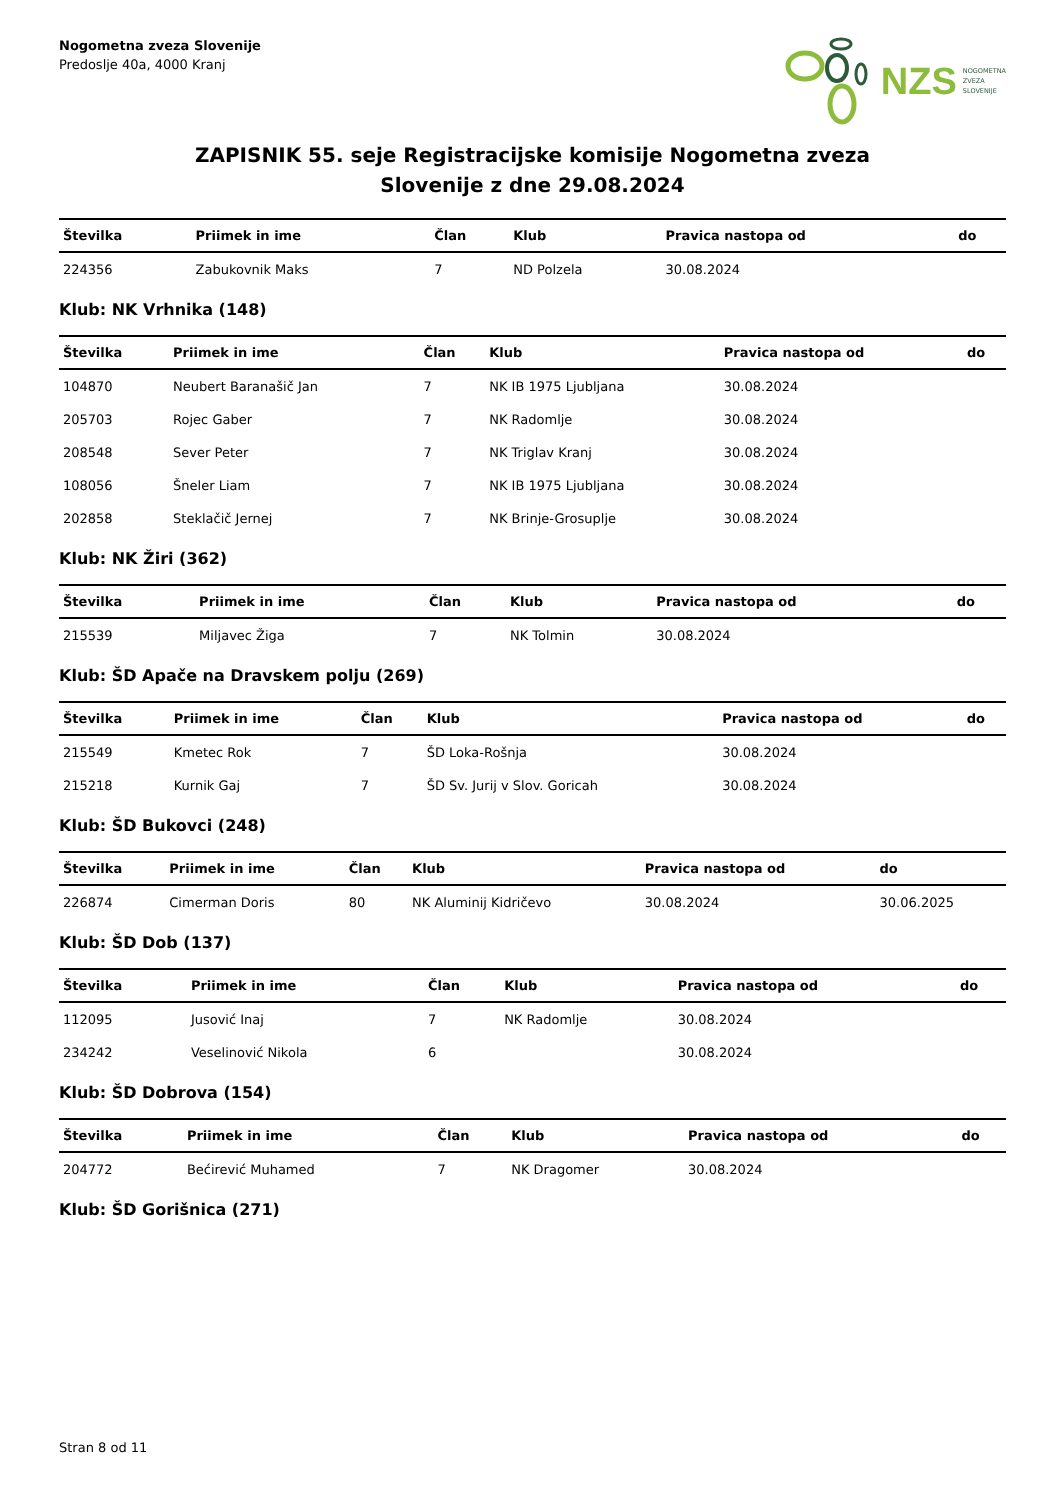Nogometna zveza Slovenije
Predoslje 40a, 4000 Kranj
NZS NOGOMETNA
ZVEZA
SLOVENIJE
ZAPISNIK 55. seje Registracijske komisije Nogometna zveza
Slovenije z dne 29.08.2024
| Številka | Priimek in ime | Član | Klub | Pravica nastopa od | do |
| --- | --- | --- | --- | --- | --- |
| 224356 | Zabukovnik Maks | 7 | ND Polzela | 30.08.2024 | |
Klub: NK Vrhnika (148)
| Številka | Priimek in ime | Član | Klub | Pravica nastopa od | do |
| --- | --- | --- | --- | --- | --- |
| 104870 | Neubert Baranašič Jan | 7 | NK IB 1975 Ljubljana | 30.08.2024 | |
| 205703 | Rojec Gaber | 7 | NK Radomlje | 30.08.2024 | |
| 208548 | Sever Peter | 7 | NK Triglav Kranj | 30.08.2024 | |
| 108056 | Šneler Liam | 7 | NK IB 1975 Ljubljana | 30.08.2024 | |
| 202858 | Steklačič Jernej | 7 | NK Brinje-Grosuplje | 30.08.2024 | |
Klub: NK Žiri (362)
| Številka | Priimek in ime | Član | Klub | Pravica nastopa od | do |
| --- | --- | --- | --- | --- | --- |
| 215539 | Miljavec Žiga | 7 | NK Tolmin | 30.08.2024 | |
Klub: ŠD Apače na Dravskem polju (269)
| Številka | Priimek in ime | Član | Klub | Pravica nastopa od | do |
| --- | --- | --- | --- | --- | --- |
| 215549 | Kmetec Rok | 7 | ŠD Loka-Rošnja | 30.08.2024 | |
| 215218 | Kurnik Gaj | 7 | ŠD Sv. Jurij v Slov. Goricah | 30.08.2024 | |
Klub: ŠD Bukovci (248)
| Številka | Priimek in ime | Član | Klub | Pravica nastopa od | do |
| --- | --- | --- | --- | --- | --- |
| 226874 | Cimerman Doris | 80 | NK Aluminij Kidričevo | 30.08.2024 | 30.06.2025 |
Klub: ŠD Dob (137)
| Številka | Priimek in ime | Član | Klub | Pravica nastopa od | do |
| --- | --- | --- | --- | --- | --- |
| 112095 | Jusović Inaj | 7 | NK Radomlje | 30.08.2024 | |
| 234242 | Veselinović Nikola | 6 | | 30.08.2024 | |
Klub: ŠD Dobrova (154)
| Številka | Priimek in ime | Član | Klub | Pravica nastopa od | do |
| --- | --- | --- | --- | --- | --- |
| 204772 | Bećirević Muhamed | 7 | NK Dragomer | 30.08.2024 | |
Klub: ŠD Gorišnica (271)
Stran 8 od 11